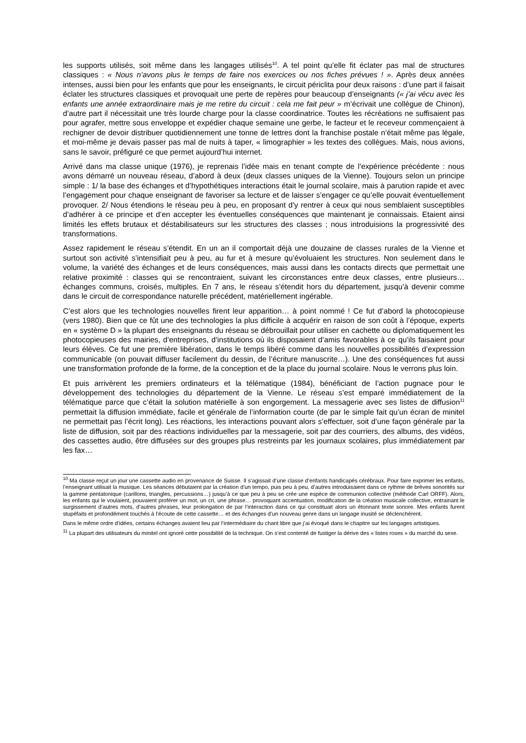les supports utilisés, soit même dans les langages utilisés<sup>10</sup>. A tel point qu’elle fit éclater pas mal de structures classiques : « Nous n’avons plus le temps de faire nos exercices ou nos fiches prévues ! ». Après deux années intenses, aussi bien pour les enfants que pour les enseignants, le circuit périclita pour deux raisons : d’une part il faisait éclater les structures classiques et provoquait une perte de repères pour beaucoup d’enseignants (« j’ai vécu avec les enfants une année extraordinaire mais je me retire du circuit : cela me fait peur » m’écrivait une collègue de Chinon), d’autre part il nécessitait une très lourde charge pour la classe coordinatrice. Toutes les récréations ne suffisaient pas pour agrafer, mettre sous enveloppe et expédier chaque semaine une gerbe, le facteur et le receveur commençaient à rechigner de devoir distribuer quotidiennement une tonne de lettres dont la franchise postale n’était même pas légale, et moi-même je devais passer pas mal de nuits à taper, « limographier » les textes des collègues. Mais, nous avions, sans le savoir, préfiguré ce que permet aujourd’hui internet.
Arrivé dans ma classe unique (1976), je reprenais l’idée mais en tenant compte de l’expérience précédente : nous avons démarré un nouveau réseau, d’abord à deux (deux classes uniques de la Vienne). Toujours selon un principe simple : 1/ la base des échanges et d’hypothétiques interactions était le journal scolaire, mais à parution rapide et avec l’engagement pour chaque enseignant de favoriser sa lecture et de laisser s’engager ce qu’elle pouvait éventuellement provoquer. 2/ Nous étendions le réseau peu à peu, en proposant d’y rentrer à ceux qui nous semblaient susceptibles d’adhérer à ce principe et d’en accepter les éventuelles conséquences que maintenant je connaissais. Etaient ainsi limités les effets brutaux et déstabilisateurs sur les structures des classes ; nous introduisions la progressivité des transformations.
Assez rapidement le réseau s’étendit. En un an il comportait déjà une douzaine de classes rurales de la Vienne et surtout son activité s’intensifiait peu à peu, au fur et à mesure qu’évoluaient les structures. Non seulement dans le volume, la variété des échanges et de leurs conséquences, mais aussi dans les contacts directs que permettait une relative proximité : classes qui se rencontraient, suivant les circonstances entre deux classes, entre plusieurs… échanges communs, croisés, multiples. En 7 ans, le réseau s’étendit hors du département, jusqu’à devenir comme dans le circuit de correspondance naturelle précédent, matériellement ingérable.
C’est alors que les technologies nouvelles firent leur apparition… à point nommé ! Ce fut d’abord la photocopieuse (vers 1980). Bien que ce fût une des technologies la plus difficile à acquérir en raison de son coût à l’époque, experts en « système D » la plupart des enseignants du réseau se débrouillait pour utiliser en cachette ou diplomatiquement les photocopieuses des mairies, d’entreprises, d’institutions où ils disposaient d’amis favorables à ce qu’ils faisaient pour leurs élèves. Ce fut une première libération, dans le temps libéré comme dans les nouvelles possibilités d’expression communicable (on pouvait diffuser facilement du dessin, de l’écriture manuscrite…). Une des conséquences fut aussi une transformation profonde de la forme, de la conception et de la place du journal scolaire. Nous le verrons plus loin.
Et puis arrivèrent les premiers ordinateurs et la télématique (1984), bénéficiant de l’action pugnace pour le développement des technologies du département de la Vienne. Le réseau s’est emparé immédiatement de la télématique parce que c’était la solution matérielle à son engorgement. La messagerie avec ses listes de diffusion<sup>11</sup> permettait la diffusion immédiate, facile et générale de l’information courte (de par le simple fait qu’un écran de minitel ne permettait pas l’écrit long). Les réactions, les interactions pouvant alors s’effectuer, soit d’une façon générale par la liste de diffusion, soit par des réactions individuelles par la messagerie, soit par des courriers, des albums, des vidéos, des cassettes audio, être diffusées sur des groupes plus restreints par les journaux scolaires, plus immédiatement par les fax…
<sup>10</sup> Ma classe reçut un jour une cassette audio en provenance de Suisse. Il s’agissait d’une classe d’enfants handicapés cérébraux. Pour faire exprimer les enfants, l’enseignant utilisait la musique. Les séances débutaient par la création d’un tempo, puis peu à peu, d’autres introduisaient dans ce rythme de brèves sonorités sur la gamme pentatonique (carillons, triangles, percussions…) jusqu’à ce que peu à peu se crée une espèce de communion collective (méthode Carl ORFF). Alors, les enfants qui le voulaient, pouvaient proférer un mot, un cri, une phrase… provoquant accentuation, modification de la création musicale collective, entrainant le surgissement d’autres mots, d’autres phrases, leur prolongation de par l’interaction dans ce qui constituait alors un étonnant texte sonore. Mes enfants furent stupéfaits et profondément touchés à l’écoute de cette cassette… et des échanges d’un nouveau genre dans un langage inusité se déclenchèrent.
Dans le même ordre d’idées, certains échanges avaient lieu par l’intermédiaire du chant libre que j’ai évoqué dans le chapitre sur les langages artistiques.
<sup>11</sup> La plupart des utilisateurs du minitel ont ignoré cette possibilité de la technique. On s’est contenté de fustiger la dérive des « listes roses » du marché du sexe.